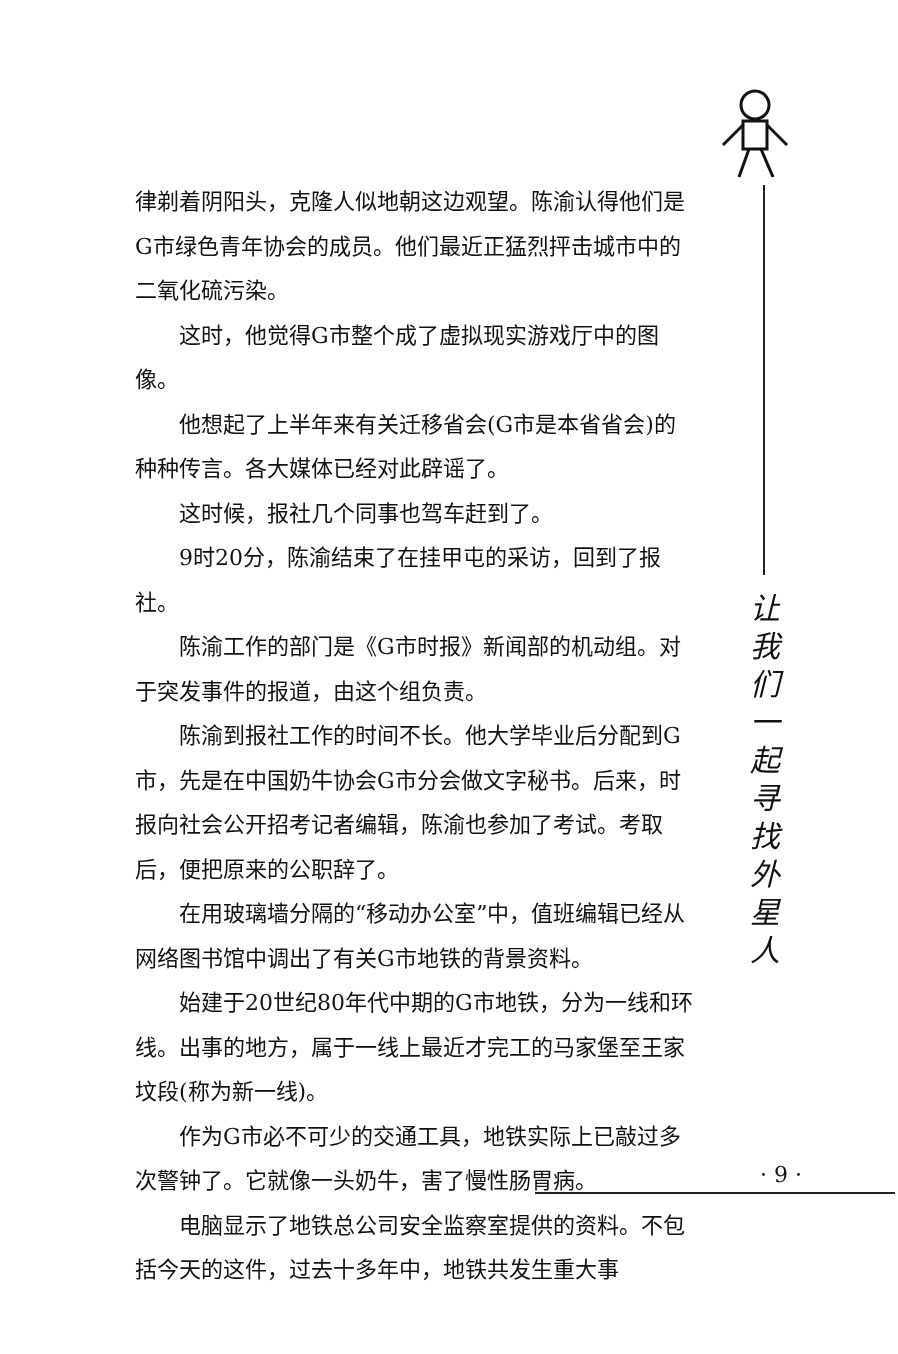律剃着阴阳头，克隆人似地朝这边观望。陈渝认得他们是G市绿色青年协会的成员。他们最近正猛烈抨击城市中的二氧化硫污染。
这时，他觉得G市整个成了虚拟现实游戏厅中的图像。
他想起了上半年来有关迁移省会(G市是本省省会)的种种传言。各大媒体已经对此辟谣了。
这时候，报社几个同事也驾车赶到了。
9时20分，陈渝结束了在挂甲屯的采访，回到了报社。
陈渝工作的部门是《G市时报》新闻部的机动组。对于突发事件的报道，由这个组负责。
陈渝到报社工作的时间不长。他大学毕业后分配到G市，先是在中国奶牛协会G市分会做文字秘书。后来，时报向社会公开招考记者编辑，陈渝也参加了考试。考取后，便把原来的公职辞了。
在用玻璃墙分隔的“移动办公室”中，值班编辑已经从网络图书馆中调出了有关G市地铁的背景资料。
始建于20世纪80年代中期的G市地铁，分为一线和环线。出事的地方，属于一线上最近才完工的马家堡至王家坟段(称为新一线)。
作为G市必不可少的交通工具，地铁实际上已敲过多次警钟了。它就像一头奶牛，害了慢性肠胃病。
电脑显示了地铁总公司安全监察室提供的资料。不包括今天的这件，过去十多年中，地铁共发生重大事
让我们一起寻找外星人
· 9 ·